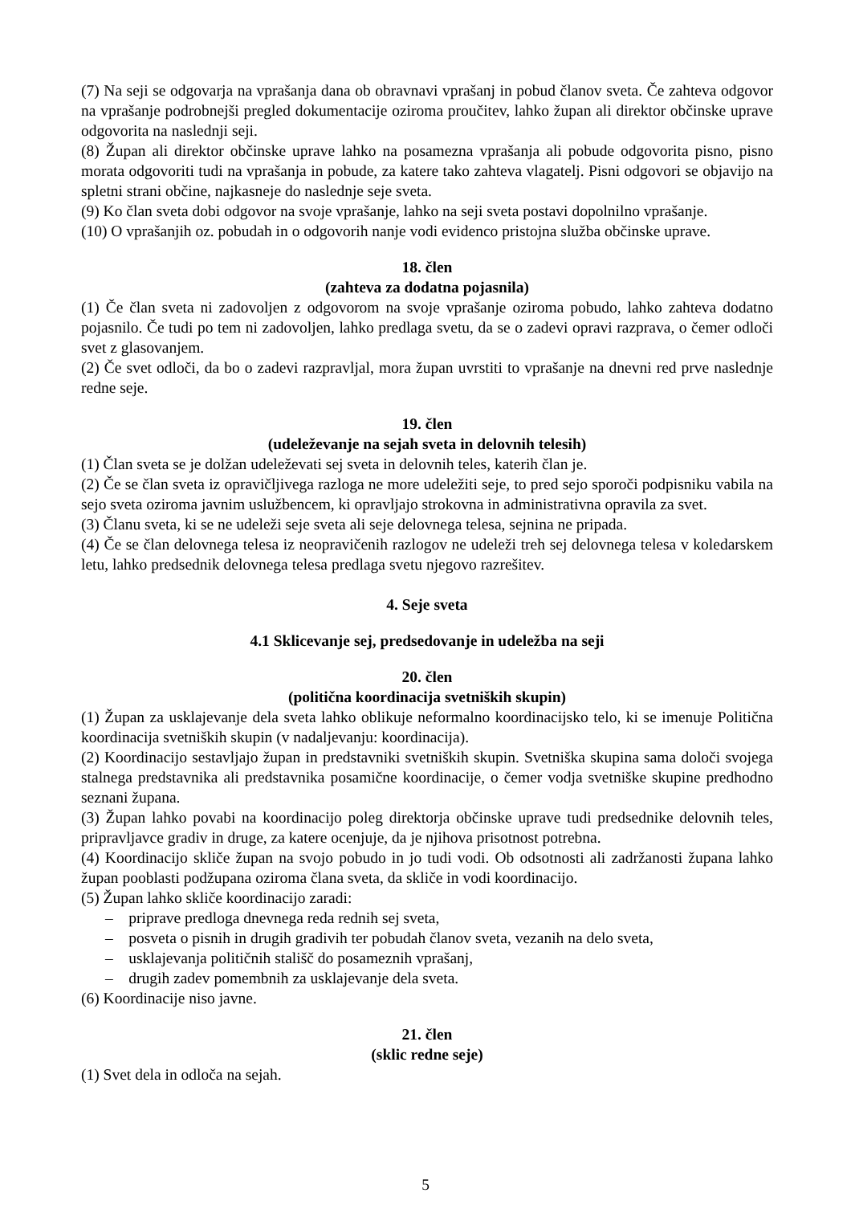(7) Na seji se odgovarja na vprašanja dana ob obravnavi vprašanj in pobud članov sveta. Če zahteva odgovor na vprašanje podrobnejši pregled dokumentacije oziroma proučitev, lahko župan ali direktor občinske uprave odgovorita na naslednji seji.
(8) Župan ali direktor občinske uprave lahko na posamezna vprašanja ali pobude odgovorita pisno, pisno morata odgovoriti tudi na vprašanja in pobude, za katere tako zahteva vlagatelj. Pisni odgovori se objavijo na spletni strani občine, najkasneje do naslednje seje sveta.
(9) Ko član sveta dobi odgovor na svoje vprašanje, lahko na seji sveta postavi dopolnilno vprašanje.
(10) O vprašanjih oz. pobudah in o odgovorih nanje vodi evidenco pristojna služba občinske uprave.
18. člen
(zahteva za dodatna pojasnila)
(1) Če član sveta ni zadovoljen z odgovorom na svoje vprašanje oziroma pobudo, lahko zahteva dodatno pojasnilo. Če tudi po tem ni zadovoljen, lahko predlaga svetu, da se o zadevi opravi razprava, o čemer odloči svet z glasovanjem.
(2) Če svet odloči, da bo o zadevi razpravljal, mora župan uvrstiti to vprašanje na dnevni red prve naslednje redne seje.
19. člen
(udeleževanje na sejah sveta in delovnih telesih)
(1) Član sveta se je dolžan udeleževati sej sveta in delovnih teles, katerih član je.
(2) Če se član sveta iz opravičljivega razloga ne more udeležiti seje, to pred sejo sporoči podpisniku vabila na sejo sveta oziroma javnim uslužbencem, ki opravljajo strokovna in administrativna opravila za svet.
(3) Članu sveta, ki se ne udeleži seje sveta ali seje delovnega telesa, sejnina ne pripada.
(4) Če se član delovnega telesa iz neopravičenih razlogov ne udeleži treh sej delovnega telesa v koledarskem letu, lahko predsednik delovnega telesa predlaga svetu njegovo razrešitev.
4. Seje sveta
4.1 Sklicevanje sej, predsedovanje in udeležba na seji
20. člen
(politična koordinacija svetniških skupin)
(1) Župan za usklajevanje dela sveta lahko oblikuje neformalno koordinacijsko telo, ki se imenuje Politična koordinacija svetniških skupin (v nadaljevanju: koordinacija).
(2) Koordinacijo sestavljajo župan in predstavniki svetniških skupin. Svetniška skupina sama določi svojega stalnega predstavnika ali predstavnika posamične koordinacije, o čemer vodja svetniške skupine predhodno seznani župana.
(3) Župan lahko povabi na koordinacijo poleg direktorja občinske uprave tudi predsednike delovnih teles, pripravljavce gradiv in druge, za katere ocenjuje, da je njihova prisotnost potrebna.
(4) Koordinacijo skliče župan na svojo pobudo in jo tudi vodi. Ob odsotnosti ali zadržanosti župana lahko župan pooblasti podžupana oziroma člana sveta, da skliče in vodi koordinacijo.
(5) Župan lahko skliče koordinacijo zaradi:
– priprave predloga dnevnega reda rednih sej sveta,
– posveta o pisnih in drugih gradivih ter pobudah članov sveta, vezanih na delo sveta,
– usklajevanja političnih stališč do posameznih vprašanj,
– drugih zadev pomembnih za usklajevanje dela sveta.
(6) Koordinacije niso javne.
21. člen
(sklic redne seje)
(1) Svet dela in odloča na sejah.
5